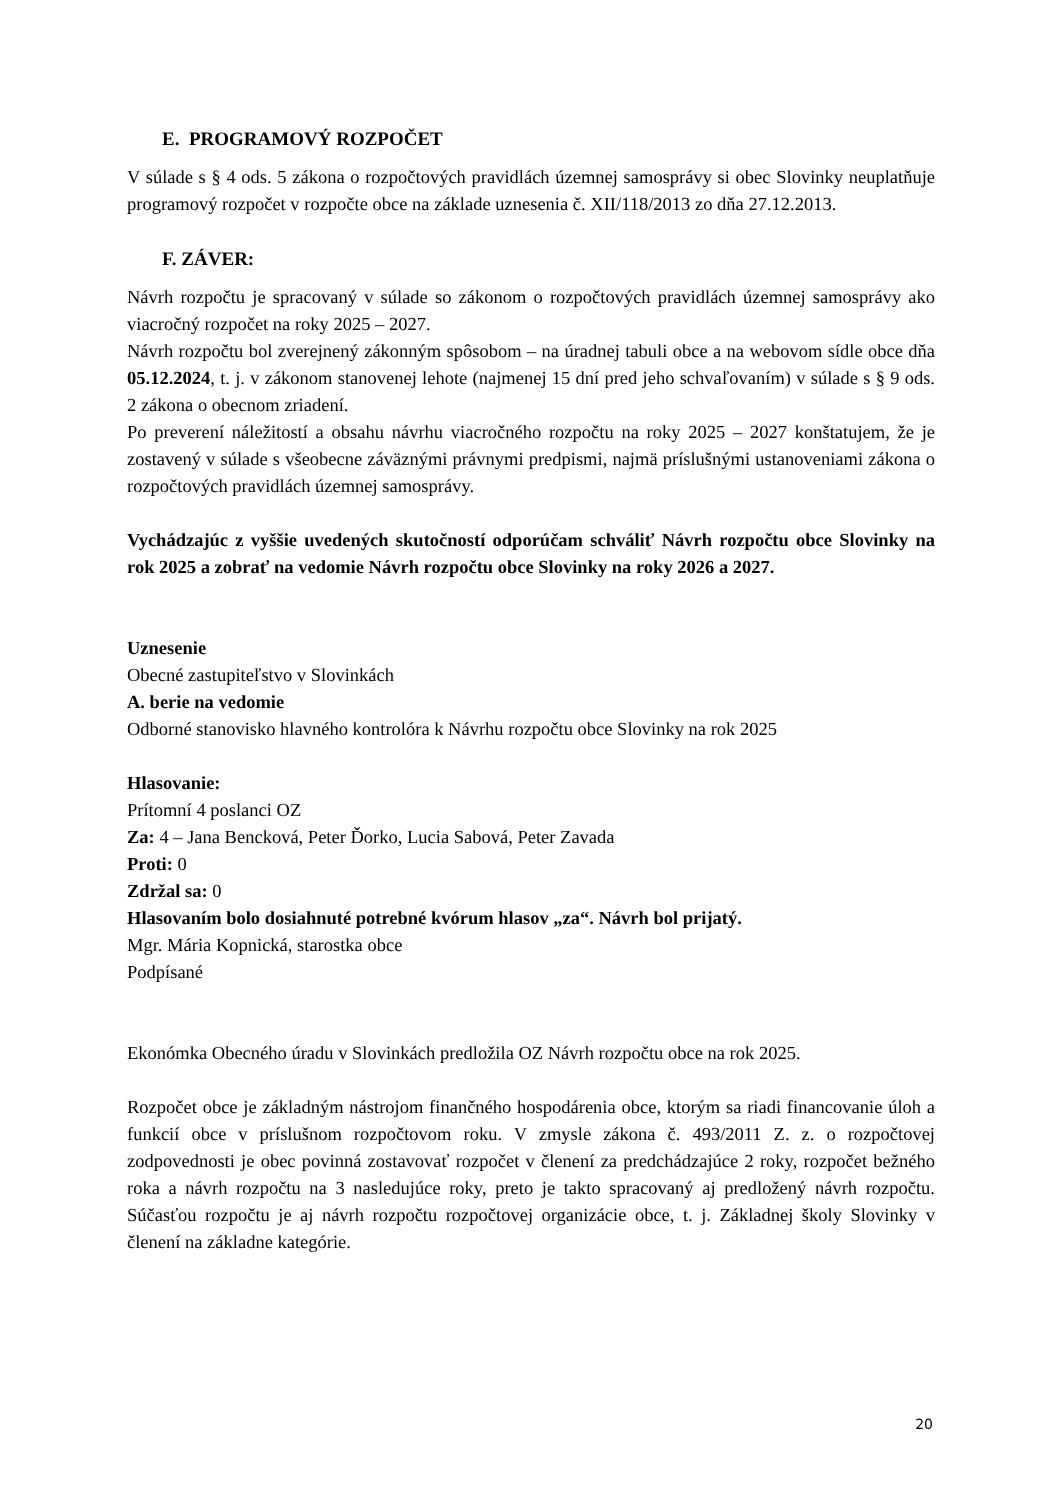E. PROGRAMOVÝ ROZPOČET
V súlade s § 4 ods. 5 zákona o rozpočtových pravidlách územnej samosprávy si obec Slovinky neuplatňuje programový rozpočet v rozpočte obce na základe uznesenia č. XII/118/2013 zo dňa 27.12.2013.
F. ZÁVER:
Návrh rozpočtu je spracovaný v súlade so zákonom o rozpočtových pravidlách územnej samosprávy ako viacročný rozpočet na roky 2025 – 2027.
Návrh rozpočtu bol zverejnený zákonným spôsobom – na úradnej tabuli obce a na webovom sídle obce dňa 05.12.2024, t. j. v zákonom stanovenej lehote (najmenej 15 dní pred jeho schvaľovaním) v súlade s § 9 ods. 2 zákona o obecnom zriadení.
Po preverení náležitostí a obsahu návrhu viacročného rozpočtu na roky 2025 – 2027 konštatujem, že je zostavený v súlade s všeobecne záväznými právnymi predpismi, najmä príslušnými ustanoveniami zákona o rozpočtových pravidlách územnej samosprávy.
Vychádzajúc z vyššie uvedených skutočností odporúčam schváliť Návrh rozpočtu obce Slovinky na rok 2025 a zobrať na vedomie Návrh rozpočtu obce Slovinky na roky 2026 a 2027.
Uznesenie
Obecné zastupiteľstvo v Slovinkách
A. berie na vedomie
Odborné stanovisko hlavného kontrolóra k Návrhu rozpočtu obce Slovinky na rok 2025
Hlasovanie:
Prítomní 4 poslanci OZ
Za: 4 – Jana Bencková, Peter Ďorko, Lucia Sabová, Peter Zavada
Proti: 0
Zdržal sa: 0
Hlasovaním bolo dosiahnuté potrebné kvórum hlasov „za“. Návrh bol prijatý.
Mgr. Mária Kopnická, starostka obce
Podpísané
Ekonómka Obecného úradu v Slovinkách predložila OZ Návrh rozpočtu obce na rok 2025.
Rozpočet obce je základným nástrojom finančného hospodárenia obce, ktorým sa riadi financovanie úloh a funkcií obce v príslušnom rozpočtovom roku. V zmysle zákona č. 493/2011 Z. z. o rozpočtovej zodpovednosti je obec povinná zostavovať rozpočet v členení za predchádzajúce 2 roky, rozpočet bežného roka a návrh rozpočtu na 3 nasledujúce roky, preto je takto spracovaný aj predložený návrh rozpočtu. Súčasťou rozpočtu je aj návrh rozpočtu rozpočtovej organizácie obce, t. j. Základnej školy Slovinky v členení na základne kategórie.
20